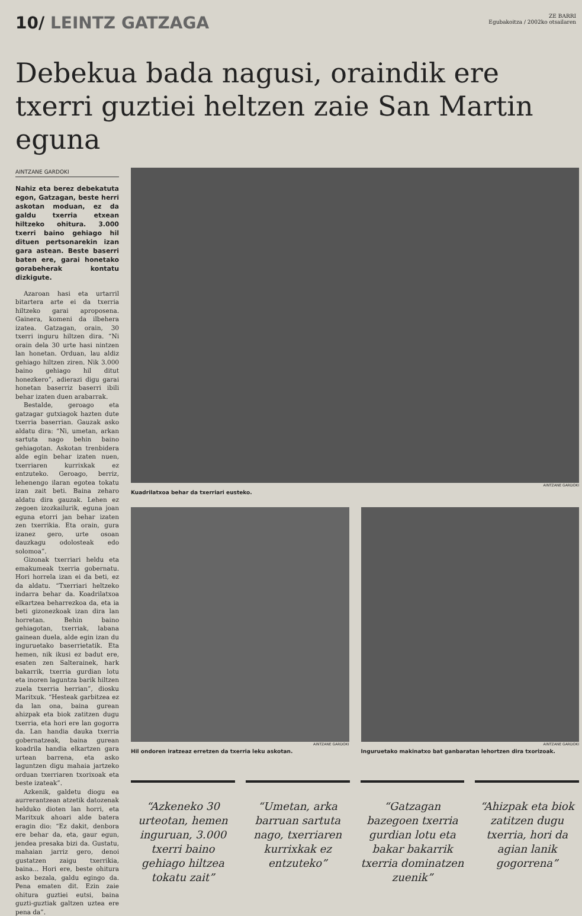10/ LEINTZ GATZAGA
ZE BARRI
Egubakoitza / 2002ko otsailaren
Debekua bada nagusi, oraindik ere txerri guztiei heltzen zaie San Martin eguna
AINTZANE GARDOKI
Nahiz eta berez debekatuta egon, Gatzagan, beste herri askotan moduan, ez da galdu txerria etxean hiltzeko ohitura. 3.000 txerri baino gehiago hil dituen pertsonarekin izan gara astean. Beste baserri baten ere, garai honetako gorabeherak kontatu dizkigute.
Azaroan hasi eta urtarril bitartera arte ei da txerria hiltzeko garai aproposena. Gainera, komeni da ilbehera izatea. Gatzagan, orain, 30 txerri inguru hiltzen dira. “Ni orain dela 30 urte hasi nintzen lan honetan. Orduan, lau aldiz gehiago hiltzen ziren. Nik 3.000 baino gehiago hil ditut honezkero”, adierazi digu garai honetan baserriz baserri ibili behar izaten duen arabarrak.
Bestalde, geroago eta gatzagar gutxiagok hazten dute txerria baserrian. Gauzak asko aldatu dira: “Ni, umetan, arkan sartuta nago behin baino gehiagotan. Askotan trenbidera alde egin behar izaten nuen, txerriaren kurrixkak ez entzuteko. Geroago, berriz, lehenengo ilaran egotea tokatu izan zait beti. Baina zeharo aldatu dira gauzak. Lehen ez zegoen izozkailurik, eguna joan eguna etorri jan behar izaten zen txerrikia. Eta orain, gura izanez gero, urte osoan dauzkagu odolosteak edo solomoa”.
Gizonak txerriari heldu eta emakumeak txerria gobernatu. Hori horrela izan ei da beti, ez da aldatu. “Txerriari heltzeko indarra behar da. Koadrilatxoa elkartzea beharrezkoa da, eta ia beti gizonezkoak izan dira lan horretan. Behin baino gehiagotan, txerriak, labana gainean duela, alde egin izan du inguruetako baserrietatik. Eta hemen, nik ikusi ez badut ere, esaten zen Salterainek, hark bakarrik, txerria gurdian lotu eta inoren laguntza barik hiltzen zuela txerria herrian”, diosku Maritxuk. “Hesteak garbitzea ez da lan ona, baina gurean ahizpak eta biok zatitzen dugu txerria, eta hori ere lan gogorra da. Lan handia dauka txerria gobernatzeak, baina gurean koadrila handia elkartzen gara urtean barrena, eta asko laguntzen digu mahaia jartzeko orduan txerriaren txorixoak eta beste izateak”.
Azkenik, galdetu diogu ea aurrerantzean atzetik datozenak helduko dioten lan horri, eta Maritxuk ahoari alde batera eragin dio: “Ez dakit, denbora ere behar da, eta, gaur egun, jendea presaka bizi da. Gustatu, mahaian jarriz gero, denoi gustatzen zaigu txerrikia, baina... Hori ere, beste ohitura asko bezala, galdu egingo da. Pena ematen dit. Ezin zaie ohitura guztiei eutsi, baina guzti-guztiak galtzen uztea ere pena da”.
AINTZANE GARDOKI
Kuadrilatxoa behar da txerriari eusteko.
AINTZANE GARDOKI
Hil ondoren iratzeaz erretzen da txerria leku askotan.
AINTZANE GARDOKI
Inguruetako makinatxo bat ganbaratan lehortzen dira txorizoak.
“Azkeneko 30 urteotan, hemen inguruan, 3.000 txerri baino gehiago hiltzea tokatu zait”
“Umetan, arka barruan sartuta nago, txerriaren kurrixkak ez entzuteko”
“Gatzagan bazegoen txerria gurdian lotu eta bakar bakarrik txerria dominatzen zuenik”
“Ahizpak eta biok zatitzen dugu txerria, hori da agian lanik gogorrena”